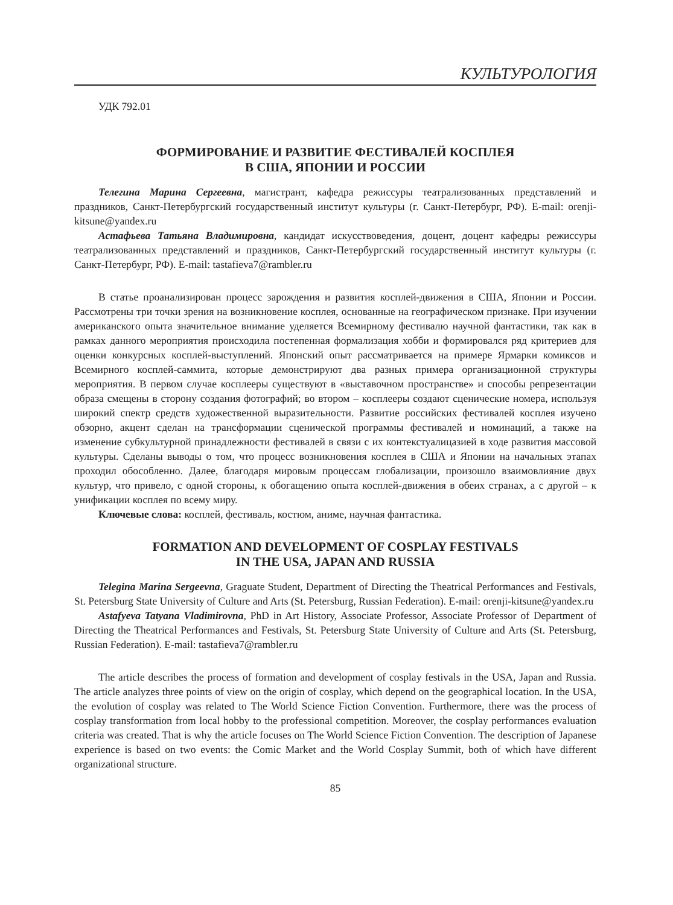КУЛЬТУРОЛОГИЯ
УДК 792.01
ФОРМИРОВАНИЕ И РАЗВИТИЕ ФЕСТИВАЛЕЙ КОСПЛЕЯ
В США, ЯПОНИИ И РОССИИ
Телегина Марина Сергеевна, магистрант, кафедра режиссуры театрализованных представлений и праздников, Санкт-Петербургский государственный институт культуры (г. Санкт-Петербург, РФ). E-mail: orenji-kitsune@yandex.ru
Астафьева Татьяна Владимировна, кандидат искусствоведения, доцент, доцент кафедры режиссуры театрализованных представлений и праздников, Санкт-Петербургский государственный институт культуры (г. Санкт-Петербург, РФ). E-mail: tastafieva7@rambler.ru
В статье проанализирован процесс зарождения и развития косплей-движения в США, Японии и России. Рассмотрены три точки зрения на возникновение косплея, основанные на географическом признаке. При изучении американского опыта значительное внимание уделяется Всемирному фестивалю научной фантастики, так как в рамках данного мероприятия происходила постепенная формализация хобби и формировался ряд критериев для оценки конкурсных косплей-выступлений. Японский опыт рассматривается на примере Ярмарки комиксов и Всемирного косплей-саммита, которые демонстрируют два разных примера организационной структуры мероприятия. В первом случае косплееры существуют в «выставочном пространстве» и способы репрезентации образа смещены в сторону создания фотографий; во втором – косплееры создают сценические номера, используя широкий спектр средств художественной выразительности. Развитие российских фестивалей косплея изучено обзорно, акцент сделан на трансформации сценической программы фестивалей и номинаций, а также на изменение субкультурной принадлежности фестивалей в связи с их контекстуалицазией в ходе развития массовой культуры. Сделаны выводы о том, что процесс возникновения косплея в США и Японии на начальных этапах проходил обособленно. Далее, благодаря мировым процессам глобализации, произошло взаимовлияние двух культур, что привело, с одной стороны, к обогащению опыта косплей-движения в обеих странах, а с другой – к унификации косплея по всему миру.
Ключевые слова: косплей, фестиваль, костюм, аниме, научная фантастика.
FORMATION AND DEVELOPMENT OF COSPLAY FESTIVALS
IN THE USA, JAPAN AND RUSSIA
Telegina Marina Sergeevna, Graguate Student, Department of Directing the Theatrical Performances and Festivals, St. Petersburg State University of Culture and Arts (St. Petersburg, Russian Federation). E-mail: orenji-kitsune@yandex.ru
Astafyeva Tatyana Vladimirovna, PhD in Art History, Associate Professor, Associate Professor of Department of Directing the Theatrical Performances and Festivals, St. Petersburg State University of Culture and Arts (St. Petersburg, Russian Federation). E-mail: tastafieva7@rambler.ru
The article describes the process of formation and development of cosplay festivals in the USA, Japan and Russia. The article analyzes three points of view on the origin of cosplay, which depend on the geographical location. In the USA, the evolution of cosplay was related to The World Science Fiction Convention. Furthermore, there was the process of cosplay transformation from local hobby to the professional competition. Moreover, the cosplay performances evaluation criteria was created. That is why the article focuses on The World Science Fiction Convention. The description of Japanese experience is based on two events: the Comic Market and the World Cosplay Summit, both of which have different organizational structure.
85